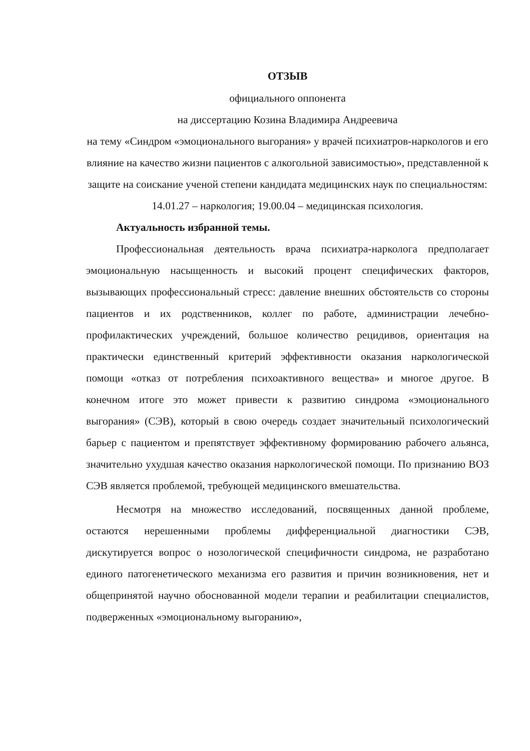ОТЗЫВ
официального оппонента
на диссертацию Козина Владимира Андреевича
на тему «Синдром «эмоционального выгорания» у врачей психиатров-наркологов и его влияние на качество жизни пациентов с алкогольной зависимостью», представленной к защите на соискание ученой степени кандидата медицинских наук по специальностям:
14.01.27 – наркология; 19.00.04 – медицинская психология.
Актуальность избранной темы.
Профессиональная деятельность врача психиатра-нарколога предполагает эмоциональную насыщенность и высокий процент специфических факторов, вызывающих профессиональный стресс: давление внешних обстоятельств со стороны пациентов и их родственников, коллег по работе, администрации лечебно-профилактических учреждений, большое количество рецидивов, ориентация на практически единственный критерий эффективности оказания наркологической помощи «отказ от потребления психоактивного вещества» и многое другое. В конечном итоге это может привести к развитию синдрома «эмоционального выгорания» (СЭВ), который в свою очередь создает значительный психологический барьер с пациентом и препятствует эффективному формированию рабочего альянса, значительно ухудшая качество оказания наркологической помощи. По признанию ВОЗ СЭВ является проблемой, требующей медицинского вмешательства.
Несмотря на множество исследований, посвященных данной проблеме, остаются нерешенными проблемы дифференциальной диагностики СЭВ, дискутируется вопрос о нозологической специфичности синдрома, не разработано единого патогенетического механизма его развития и причин возникновения, нет и общепринятой научно обоснованной модели терапии и реабилитации специалистов, подверженных «эмоциональному выгоранию»,